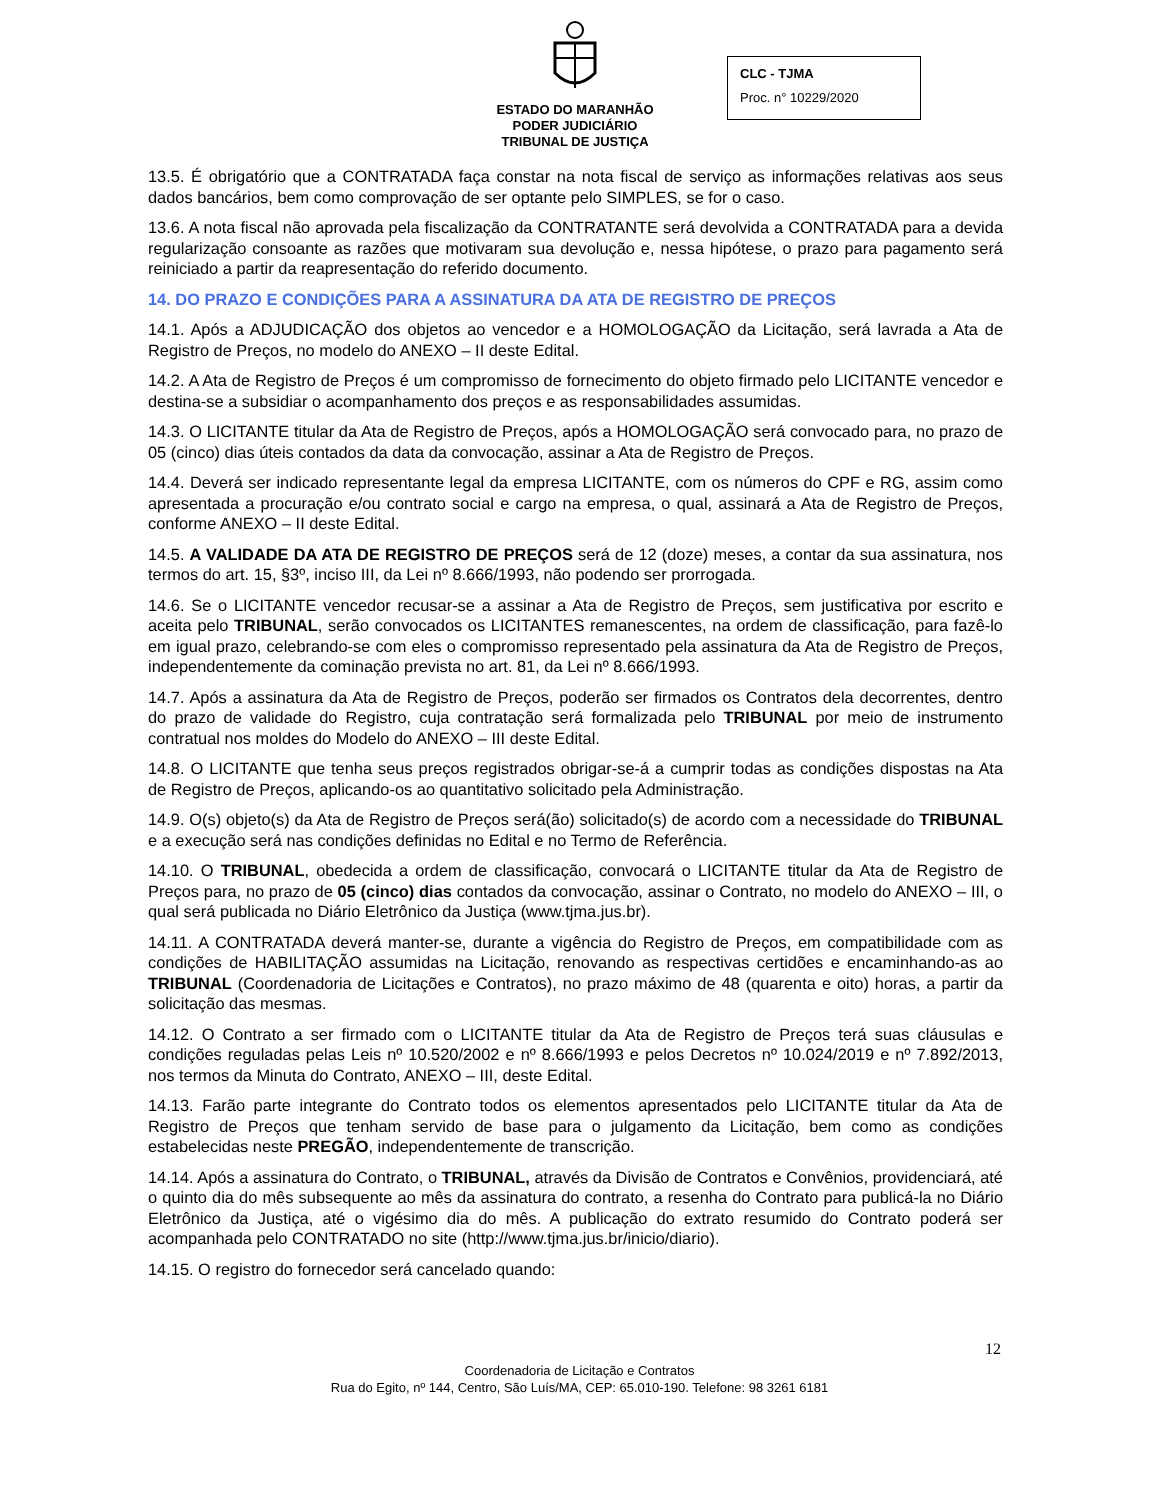ESTADO DO MARANHÃO
PODER JUDICIÁRIO
TRIBUNAL DE JUSTIÇA
CLC - TJMA
Proc. n° 10229/2020
13.5. É obrigatório que a CONTRATADA faça constar na nota fiscal de serviço as informações relativas aos seus dados bancários, bem como comprovação de ser optante pelo SIMPLES, se for o caso.
13.6. A nota fiscal não aprovada pela fiscalização da CONTRATANTE será devolvida a CONTRATADA para a devida regularização consoante as razões que motivaram sua devolução e, nessa hipótese, o prazo para pagamento será reiniciado a partir da reapresentação do referido documento.
14. DO PRAZO E CONDIÇÕES PARA A ASSINATURA DA ATA DE REGISTRO DE PREÇOS
14.1. Após a ADJUDICAÇÃO dos objetos ao vencedor e a HOMOLOGAÇÃO da Licitação, será lavrada a Ata de Registro de Preços, no modelo do ANEXO – II deste Edital.
14.2. A Ata de Registro de Preços é um compromisso de fornecimento do objeto firmado pelo LICITANTE vencedor e destina-se a subsidiar o acompanhamento dos preços e as responsabilidades assumidas.
14.3. O LICITANTE titular da Ata de Registro de Preços, após a HOMOLOGAÇÃO será convocado para, no prazo de 05 (cinco) dias úteis contados da data da convocação, assinar a Ata de Registro de Preços.
14.4. Deverá ser indicado representante legal da empresa LICITANTE, com os números do CPF e RG, assim como apresentada a procuração e/ou contrato social e cargo na empresa, o qual, assinará a Ata de Registro de Preços, conforme ANEXO – II deste Edital.
14.5. A VALIDADE DA ATA DE REGISTRO DE PREÇOS será de 12 (doze) meses, a contar da sua assinatura, nos termos do art. 15, §3º, inciso III, da Lei nº 8.666/1993, não podendo ser prorrogada.
14.6. Se o LICITANTE vencedor recusar-se a assinar a Ata de Registro de Preços, sem justificativa por escrito e aceita pelo TRIBUNAL, serão convocados os LICITANTES remanescentes, na ordem de classificação, para fazê-lo em igual prazo, celebrando-se com eles o compromisso representado pela assinatura da Ata de Registro de Preços, independentemente da cominação prevista no art. 81, da Lei nº 8.666/1993.
14.7. Após a assinatura da Ata de Registro de Preços, poderão ser firmados os Contratos dela decorrentes, dentro do prazo de validade do Registro, cuja contratação será formalizada pelo TRIBUNAL por meio de instrumento contratual nos moldes do Modelo do ANEXO – III deste Edital.
14.8. O LICITANTE que tenha seus preços registrados obrigar-se-á a cumprir todas as condições dispostas na Ata de Registro de Preços, aplicando-os ao quantitativo solicitado pela Administração.
14.9. O(s) objeto(s) da Ata de Registro de Preços será(ão) solicitado(s) de acordo com a necessidade do TRIBUNAL e a execução será nas condições definidas no Edital e no Termo de Referência.
14.10. O TRIBUNAL, obedecida a ordem de classificação, convocará o LICITANTE titular da Ata de Registro de Preços para, no prazo de 05 (cinco) dias contados da convocação, assinar o Contrato, no modelo do ANEXO – III, o qual será publicada no Diário Eletrônico da Justiça (www.tjma.jus.br).
14.11. A CONTRATADA deverá manter-se, durante a vigência do Registro de Preços, em compatibilidade com as condições de HABILITAÇÃO assumidas na Licitação, renovando as respectivas certidões e encaminhando-as ao TRIBUNAL (Coordenadoria de Licitações e Contratos), no prazo máximo de 48 (quarenta e oito) horas, a partir da solicitação das mesmas.
14.12. O Contrato a ser firmado com o LICITANTE titular da Ata de Registro de Preços terá suas cláusulas e condições reguladas pelas Leis nº 10.520/2002 e nº 8.666/1993 e pelos Decretos nº 10.024/2019 e nº 7.892/2013, nos termos da Minuta do Contrato, ANEXO – III, deste Edital.
14.13. Farão parte integrante do Contrato todos os elementos apresentados pelo LICITANTE titular da Ata de Registro de Preços que tenham servido de base para o julgamento da Licitação, bem como as condições estabelecidas neste PREGÃO, independentemente de transcrição.
14.14. Após a assinatura do Contrato, o TRIBUNAL, através da Divisão de Contratos e Convênios, providenciará, até o quinto dia do mês subsequente ao mês da assinatura do contrato, a resenha do Contrato para publicá-la no Diário Eletrônico da Justiça, até o vigésimo dia do mês. A publicação do extrato resumido do Contrato poderá ser acompanhada pelo CONTRATADO no site (http://www.tjma.jus.br/inicio/diario).
14.15. O registro do fornecedor será cancelado quando:
12
Coordenadoria de Licitação e Contratos
Rua do Egito, nº 144, Centro, São Luís/MA, CEP: 65.010-190. Telefone: 98 3261 6181